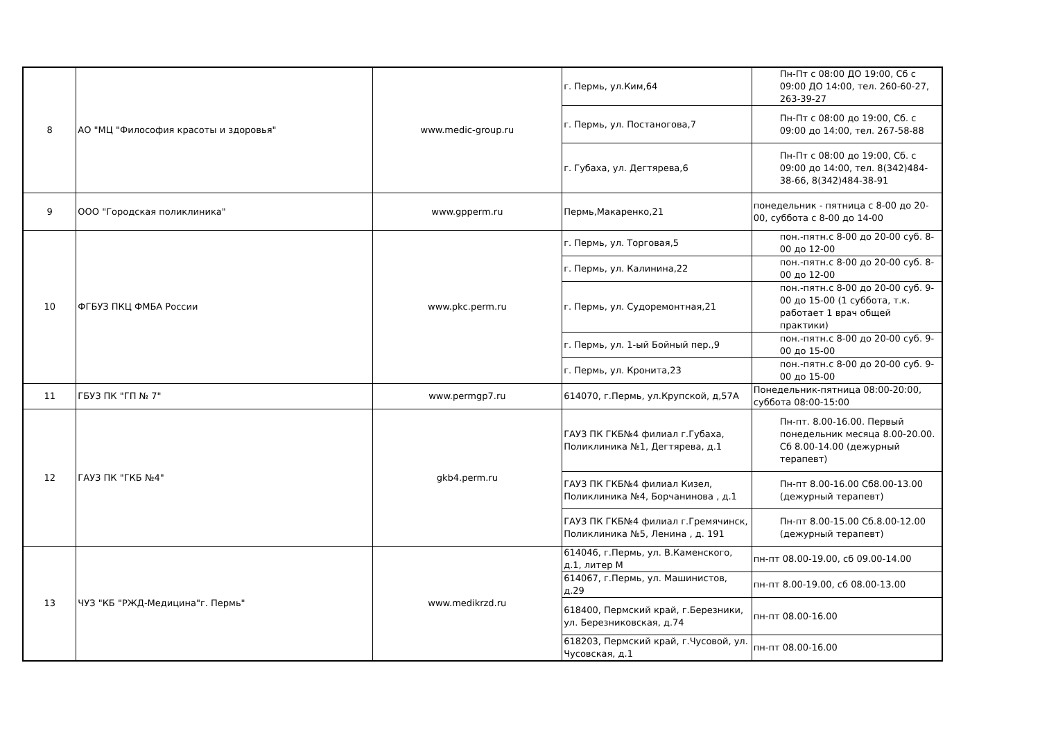| 8 | АО "МЦ "Философия красоты и здоровья" | www.medic-group.ru | г. Пермь, ул.Ким,64 | Пн-Пт с 08:00 ДО 19:00, Сб с 09:00 ДО 14:00, тел. 260-60-27, 263-39-27 |
| | | | г. Пермь, ул. Постаногова,7 | Пн-Пт с 08:00 до 19:00, Сб. с 09:00 до 14:00, тел. 267-58-88 |
| | | | г. Губаха, ул. Дегтярева,6 | Пн-Пт с 08:00 до 19:00, Сб. с 09:00 до 14:00, тел. 8(342)484-38-66, 8(342)484-38-91 |
| 9 | ООО "Городская поликлиника" | www.gpperm.ru | Пермь,Макаренко,21 | понедельник - пятница с 8-00 до 20-00, суббота с 8-00 до 14-00 |
| 10 | ФГБУЗ ПКЦ ФМБА России | www.pkc.perm.ru | г. Пермь, ул. Торговая,5 | пон.-пятн.с 8-00 до 20-00 суб. 8-00 до 12-00 |
| | | | г. Пермь, ул. Калинина,22 | пон.-пятн.с 8-00 до 20-00 суб. 8-00 до 12-00 |
| | | | г. Пермь, ул. Судоремонтная,21 | пон.-пятн.с 8-00 до 20-00 суб. 9-00 до 15-00 (1 суббота, т.к. работает 1 врач общей практики) |
| | | | г. Пермь, ул. 1-ый Бойный пер.,9 | пон.-пятн.с 8-00 до 20-00 суб. 9-00 до 15-00 |
| | | | г. Пермь, ул. Кронита,23 | пон.-пятн.с 8-00 до 20-00 суб. 9-00 до 15-00 |
| 11 | ГБУЗ ПК "ГП № 7" | www.permgp7.ru | 614070, г.Пермь, ул.Крупской, д,57А | Понедельник-пятница 08:00-20:00, суббота 08:00-15:00 |
| 12 | ГАУЗ ПК "ГКБ №4" | gkb4.perm.ru | ГАУЗ ПК ГКБ№4 филиал г.Губаха, Поликлиника №1, Дегтярева, д.1 | Пн-пт. 8.00-16.00. Первый понедельник месяца 8.00-20.00. Сб 8.00-14.00 (дежурный терапевт) |
| | | | ГАУЗ ПК ГКБ№4 филиал Кизел, Поликлиника №4, Борчанинова , д.1 | Пн-пт 8.00-16.00 Сб8.00-13.00 (дежурный терапевт) |
| | | | ГАУЗ ПК ГКБ№4 филиал г.Гремячинск, Поликлиника №5, Ленина , д. 191 | Пн-пт 8.00-15.00 Сб.8.00-12.00 (дежурный терапевт) |
| 13 | ЧУЗ "КБ "РЖД-Медицина"г. Пермь" | www.medikrzd.ru | 614046, г.Пермь, ул. В.Каменского, д.1, литер М | пн-пт 08.00-19.00, сб 09.00-14.00 |
| | | | 614067, г.Пермь, ул. Машинистов, д.29 | пн-пт 8.00-19.00, сб 08.00-13.00 |
| | | | 618400, Пермский край, г.Березники, ул. Березниковская, д.74 | пн-пт 08.00-16.00 |
| | | | 618203, Пермский край, г.Чусовой, ул. Чусовская, д.1 | пн-пт 08.00-16.00 |